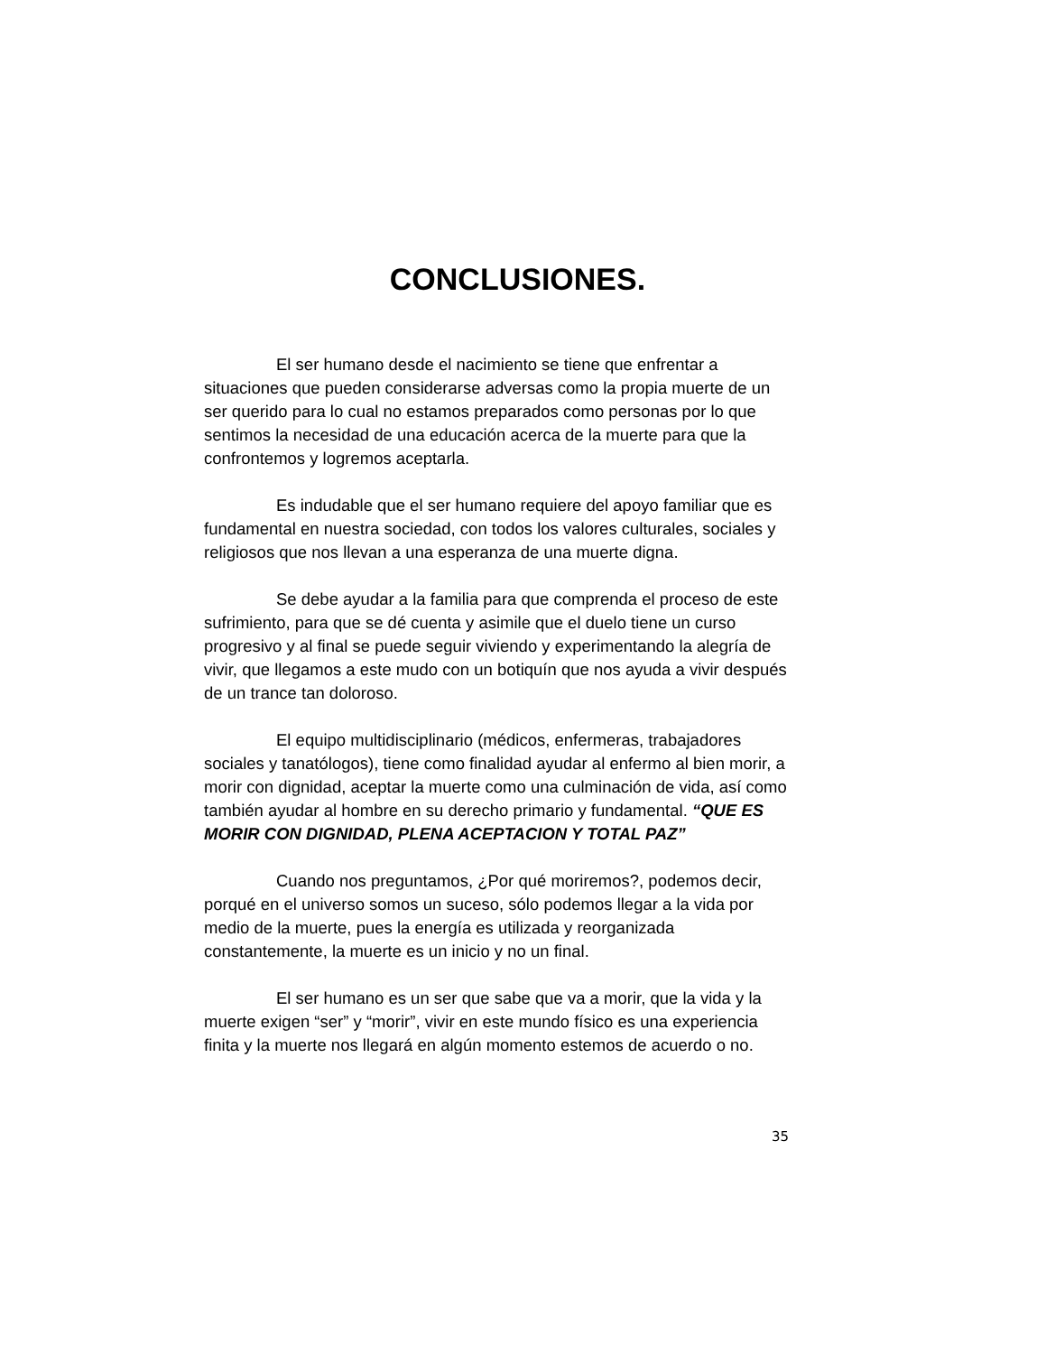CONCLUSIONES.
El ser humano desde el nacimiento se tiene que enfrentar a situaciones que pueden considerarse adversas como la propia muerte de un ser querido para lo cual no estamos preparados como personas por lo que sentimos la necesidad de una educación acerca de la muerte para que la confrontemos y logremos aceptarla.
Es indudable que el ser humano requiere del apoyo familiar que es fundamental en nuestra sociedad, con todos los valores culturales, sociales y religiosos que nos llevan a una esperanza de una muerte digna.
Se debe ayudar a la familia para que comprenda el proceso de este sufrimiento, para que se dé cuenta y asimile que el duelo tiene un curso progresivo y al final se puede seguir viviendo y experimentando la alegría de vivir, que llegamos a este mudo con un botiquín que nos ayuda a vivir después de un trance tan doloroso.
El equipo multidisciplinario (médicos, enfermeras, trabajadores sociales y tanatólogos), tiene como finalidad ayudar al enfermo al bien morir, a morir con dignidad, aceptar la muerte como una culminación de vida, así como también ayudar al hombre en su derecho primario y fundamental. “QUE ES MORIR CON DIGNIDAD, PLENA ACEPTACION Y TOTAL PAZ”
Cuando nos preguntamos, ¿Por qué moriremos?, podemos decir, porqué en el universo somos un suceso, sólo podemos llegar a la vida por medio de la muerte, pues la energía es utilizada y reorganizada constantemente, la muerte es un inicio y no un final.
El ser humano es un ser que sabe que va a morir, que la vida y la muerte exigen “ser” y “morir”, vivir en este mundo físico es una experiencia finita y la muerte nos llegará en algún momento estemos de acuerdo o no.
35